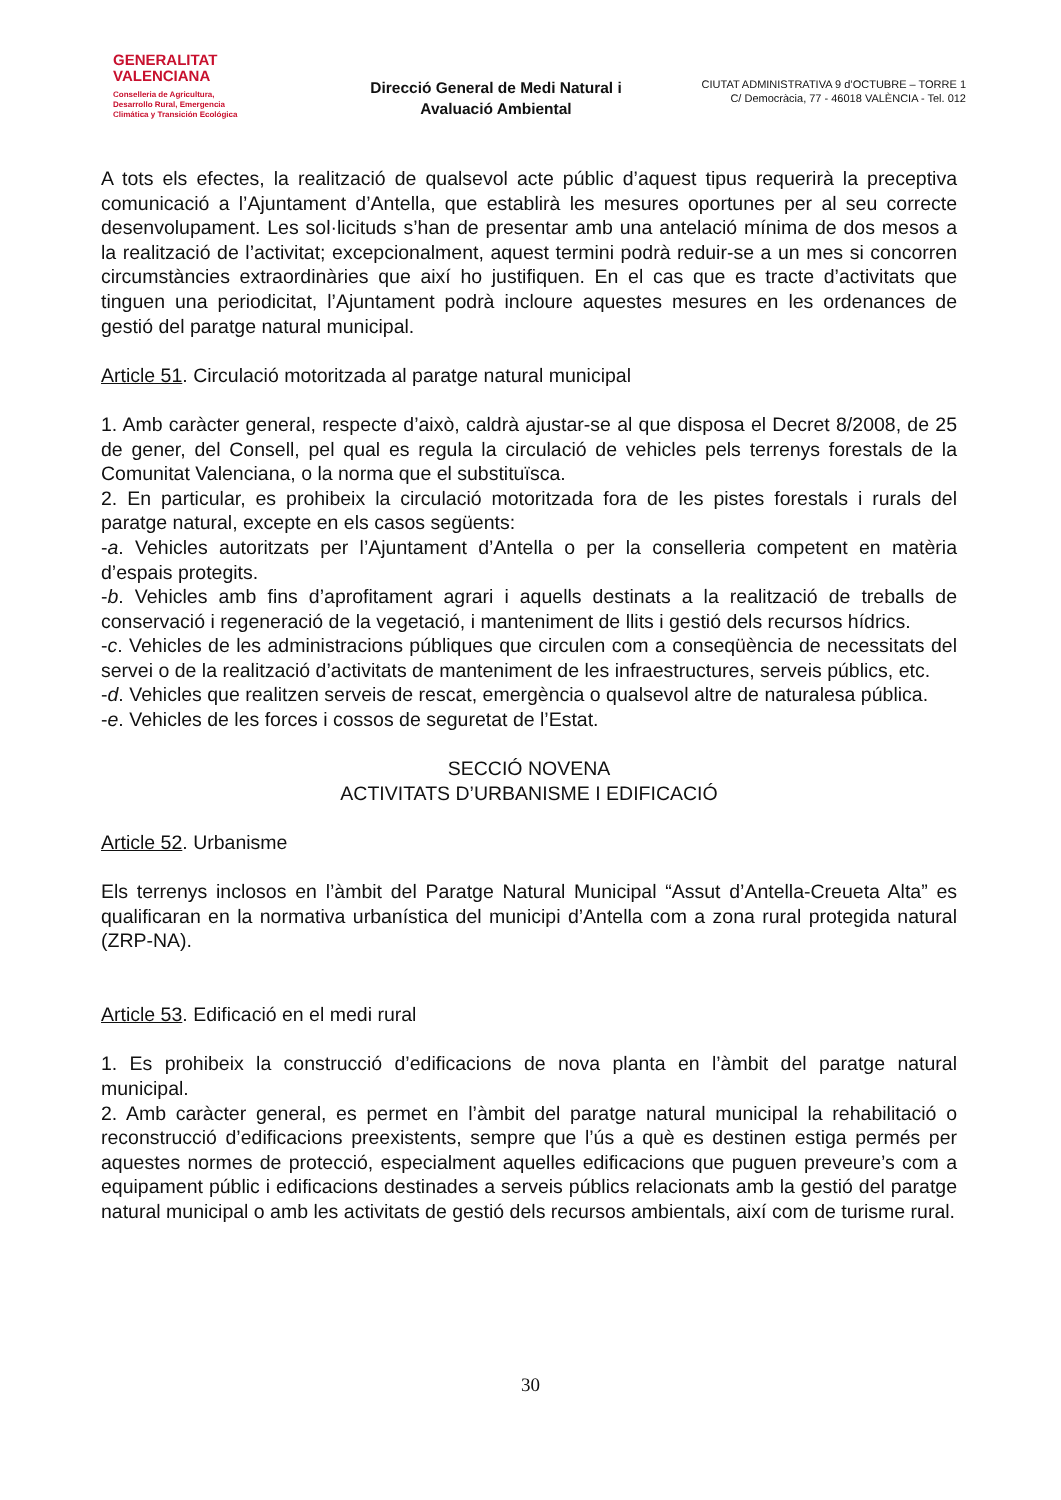GENERALITAT
VALENCIANA
Conselleria de Agricultura,
Desarrollo Rural, Emergencia
Climática y Transición Ecológica
Direcció General de Medi Natural i Avaluació Ambiental
CIUTAT ADMINISTRATIVA 9 d’OCTUBRE – TORRE 1
C/ Democràcia, 77 - 46018 VALÈNCIA - Tel. 012
A tots els efectes, la realització de qualsevol acte públic d’aquest tipus requerirà la preceptiva comunicació a l’Ajuntament d’Antella, que establirà les mesures oportunes per al seu correcte desenvolupament. Les sol·licituds s’han de presentar amb una antelació mínima de dos mesos a la realització de l’activitat; excepcionalment, aquest termini podrà reduir-se a un mes si concorren circumstàncies extraordinàries que així ho justifiquen. En el cas que es tracte d’activitats que tinguen una periodicitat, l’Ajuntament podrà incloure aquestes mesures en les ordenances de gestió del paratge natural municipal.
Article 51. Circulació motoritzada al paratge natural municipal
1. Amb caràcter general, respecte d’això, caldrà ajustar-se al que disposa el Decret 8/2008, de 25 de gener, del Consell, pel qual es regula la circulació de vehicles pels terrenys forestals de la Comunitat Valenciana, o la norma que el substituïsca.
2. En particular, es prohibeix la circulació motoritzada fora de les pistes forestals i rurals del paratge natural, excepte en els casos següents:
-a. Vehicles autoritzats per l’Ajuntament d’Antella o per la conselleria competent en matèria d’espais protegits.
-b. Vehicles amb fins d’aprofitament agrari i aquells destinats a la realització de treballs de conservació i regeneració de la vegetació, i manteniment de llits i gestió dels recursos hídrics.
-c. Vehicles de les administracions públiques que circulen com a conseqüència de necessitats del servei o de la realització d’activitats de manteniment de les infraestructures, serveis públics, etc.
-d. Vehicles que realitzen serveis de rescat, emergència o qualsevol altre de naturalesa pública.
-e. Vehicles de les forces i cossos de seguretat de l’Estat.
SECCIÓ NOVENA
ACTIVITATS D’URBANISME I EDIFICACIÓ
Article 52. Urbanisme
Els terrenys inclosos en l’àmbit del Paratge Natural Municipal “Assut d’Antella-Creueta Alta” es qualificaran en la normativa urbanística del municipi d’Antella com a zona rural protegida natural (ZRP-NA).
Article 53. Edificació en el medi rural
1. Es prohibeix la construcció d’edificacions de nova planta en l’àmbit del paratge natural municipal.
2. Amb caràcter general, es permet en l’àmbit del paratge natural municipal la rehabilitació o reconstrucció d’edificacions preexistents, sempre que l’ús a què es destinen estiga permés per aquestes normes de protecció, especialment aquelles edificacions que puguen preveure’s com a equipament públic i edificacions destinades a serveis públics relacionats amb la gestió del paratge natural municipal o amb les activitats de gestió dels recursos ambientals, així com de turisme rural.
30